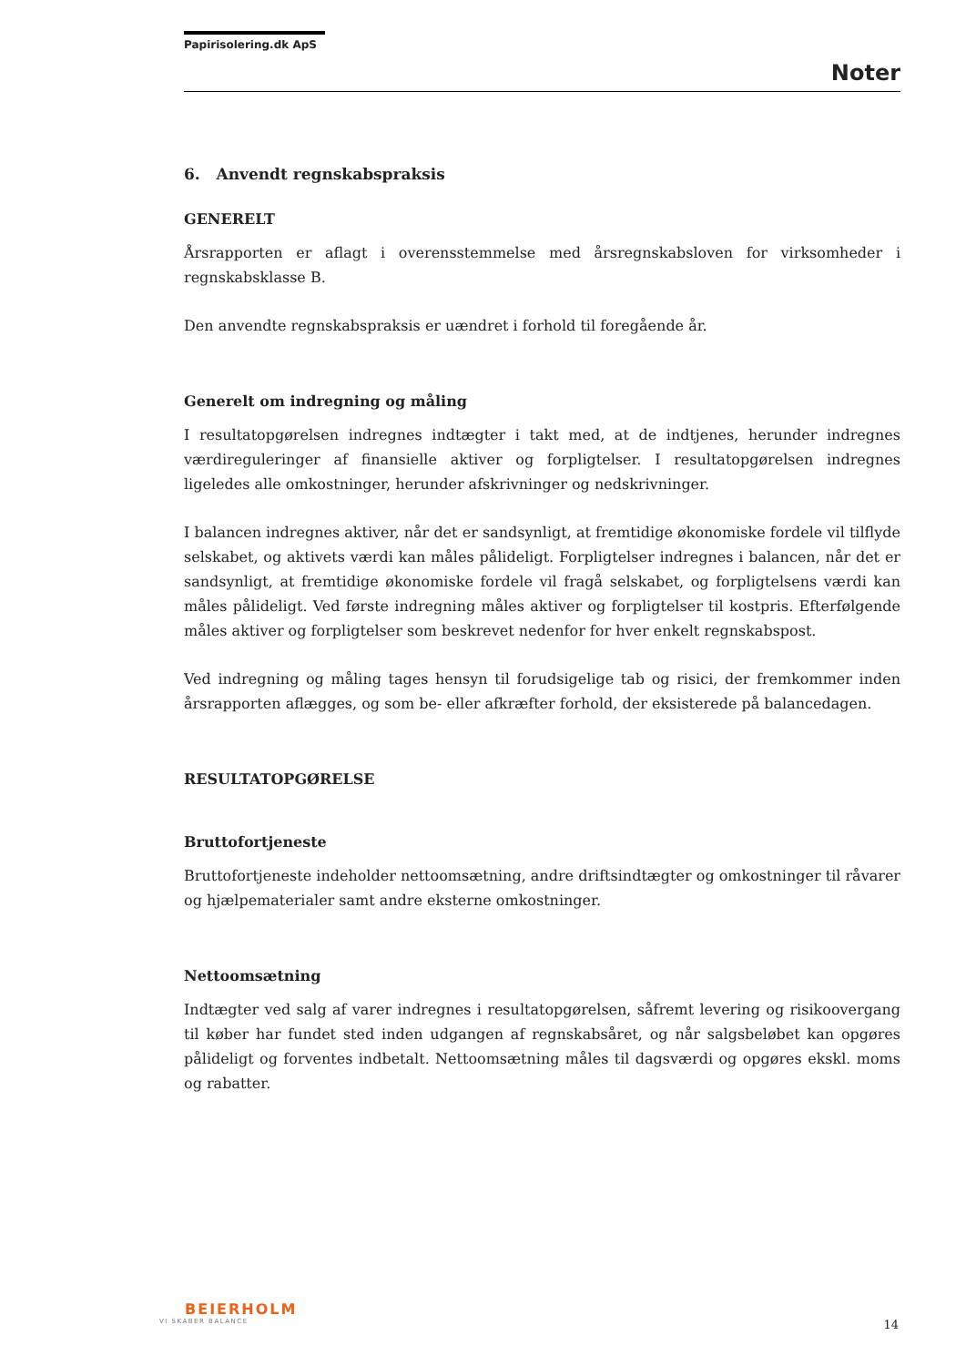Papirisolering.dk ApS
Noter
6. Anvendt regnskabspraksis
GENERELT
Årsrapporten er aflagt i overensstemmelse med årsregnskabsloven for virksomheder i regnskabsklasse B.
Den anvendte regnskabspraksis er uændret i forhold til foregående år.
Generelt om indregning og måling
I resultatopgørelsen indregnes indtægter i takt med, at de indtjenes, herunder indregnes værdireguleringer af finansielle aktiver og forpligtelser. I resultatopgørelsen indregnes ligeledes alle omkostninger, herunder afskrivninger og nedskrivninger.
I balancen indregnes aktiver, når det er sandsynligt, at fremtidige økonomiske fordele vil tilflyde selskabet, og aktivets værdi kan måles pålideligt. Forpligtelser indregnes i balancen, når det er sandsynligt, at fremtidige økonomiske fordele vil fragå selskabet, og forpligtelsens værdi kan måles pålideligt. Ved første indregning måles aktiver og forpligtelser til kostpris. Efterfølgende måles aktiver og forpligtelser som beskrevet nedenfor for hver enkelt regnskabspost.
Ved indregning og måling tages hensyn til forudsigelige tab og risici, der fremkommer inden årsrapporten aflægges, og som be- eller afkræfter forhold, der eksisterede på balancedagen.
RESULTATOPGØRELSE
Bruttofortjeneste
Bruttofortjeneste indeholder nettoomsætning, andre driftsindtægter og omkostninger til råvarer og hjælpematerialer samt andre eksterne omkostninger.
Nettoomsætning
Indtægter ved salg af varer indregnes i resultatopgørelsen, såfremt levering og risikoovergang til køber har fundet sted inden udgangen af regnskabsåret, og når salgsbeløbet kan opgøres pålideligt og forventes indbetalt. Nettoomsætning måles til dagsværdi og opgøres ekskl. moms og rabatter.
BEIERHOLM
VI SKABER BALANCE
14